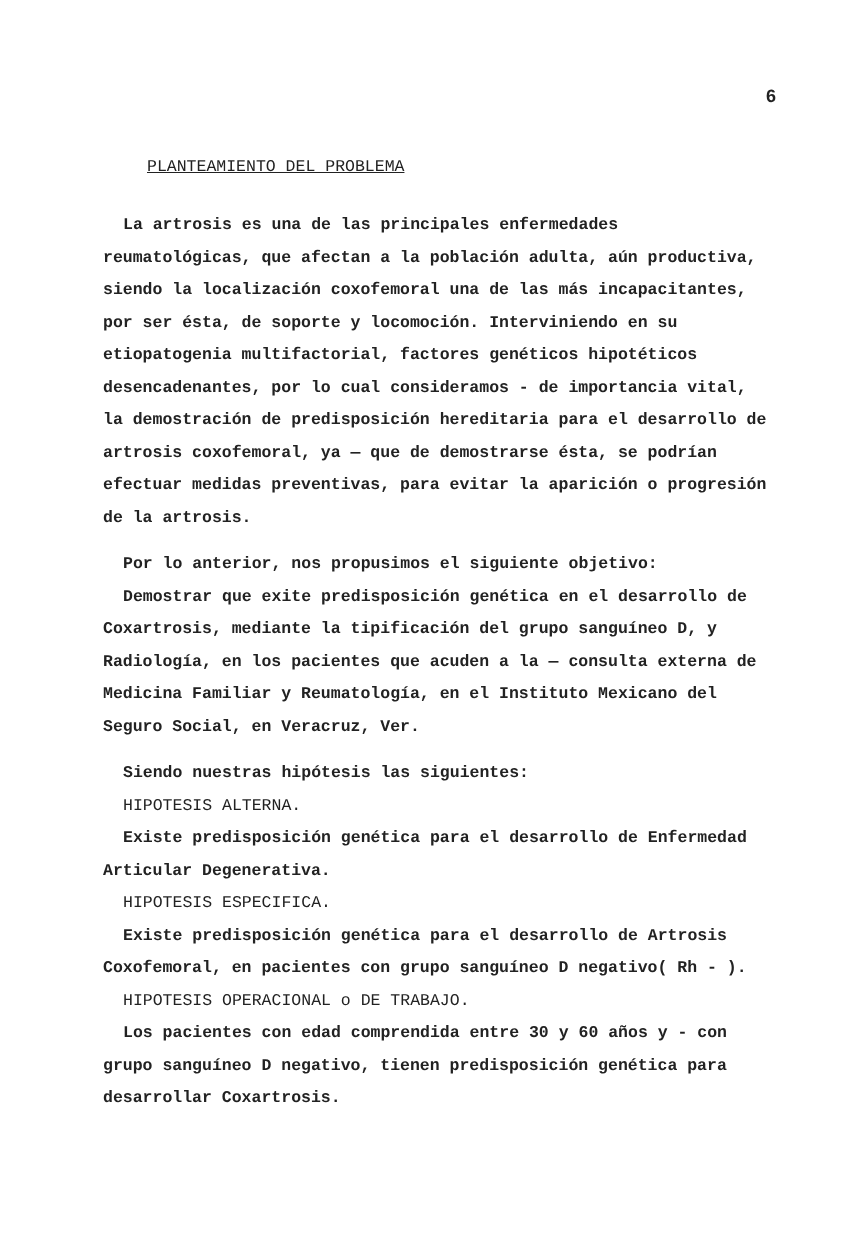6
PLANTEAMIENTO DEL PROBLEMA
La artrosis es una de las principales enfermedades reumatológicas, que afectan a la población adulta, aún productiva, siendo la localización coxofemoral una de las más incapacitantes, por ser ésta, de soporte y locomoción. Interviniendo en su etiopatogenia multifactorial, factores genéticos hipotéticos desencadenantes, por lo cual consideramos - de importancia vital, la demostración de predisposición hereditaria para el desarrollo de artrosis coxofemoral, ya — que de demostrarse ésta, se podrían efectuar medidas preventivas, para evitar la aparición o progresión de la artrosis.
Por lo anterior, nos propusimos el siguiente objetivo:
Demostrar que exite predisposición genética en el desarrollo de Coxartrosis, mediante la tipificación del grupo sanguíneo D, y Radiología, en los pacientes que acuden a la — consulta externa de Medicina Familiar y Reumatología, en el Instituto Mexicano del Seguro Social, en Veracruz, Ver.
Siendo nuestras hipótesis las siguientes:
HIPOTESIS ALTERNA.
Existe predisposición genética para el desarrollo de Enfermedad Articular Degenerativa.
HIPOTESIS ESPECIFICA.
Existe predisposición genética para el desarrollo de Artrosis Coxofemoral, en pacientes con grupo sanguíneo D negativo( Rh - ).
HIPOTESIS OPERACIONAL o DE TRABAJO.
Los pacientes con edad comprendida entre 30 y 60 años y - con grupo sanguíneo D negativo, tienen predisposición genética para desarrollar Coxartrosis.